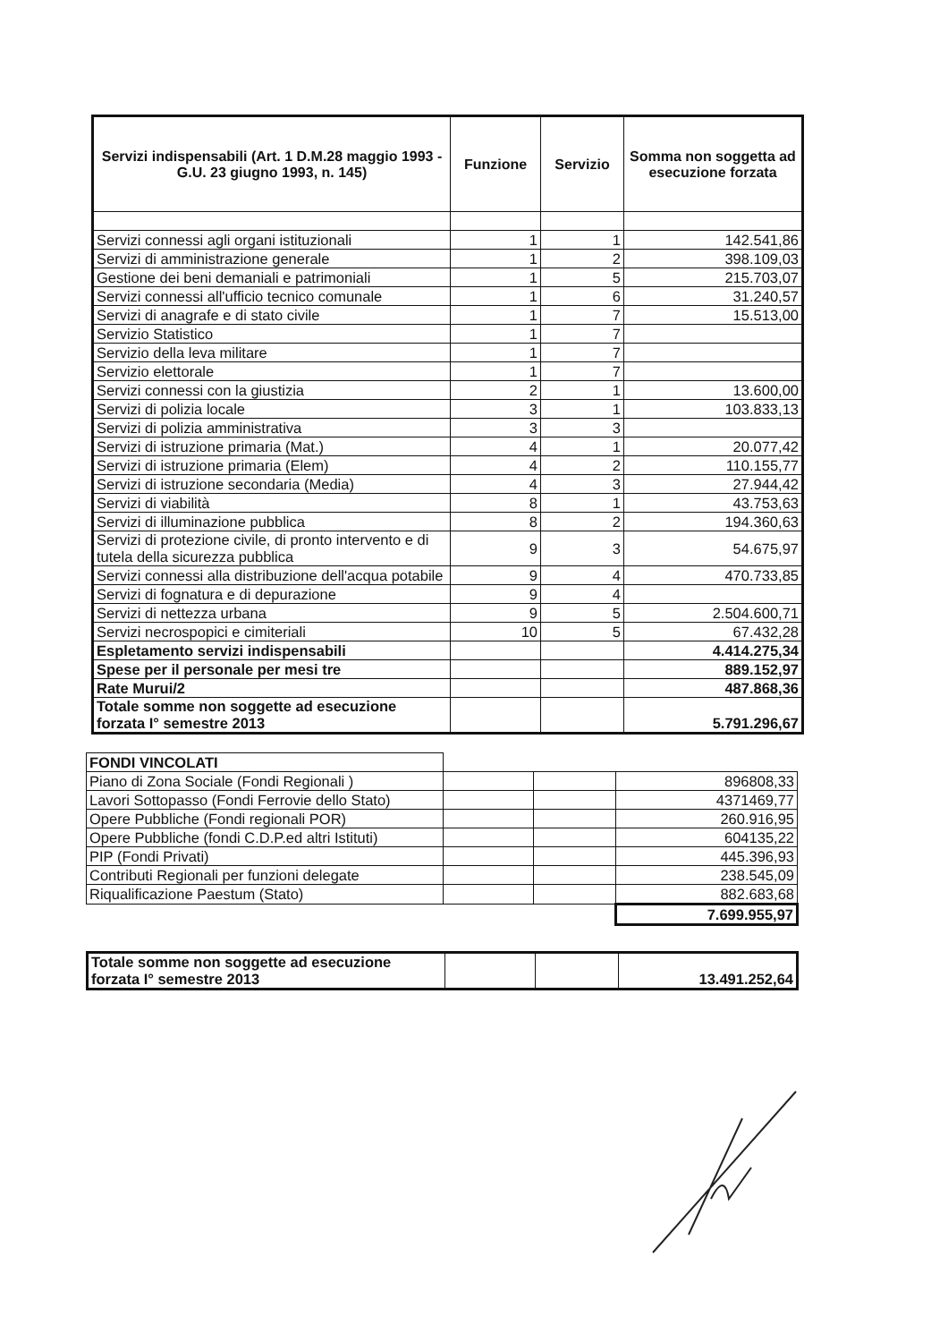| Servizi indispensabili (Art. 1 D.M.28 maggio 1993 - G.U. 23 giugno 1993, n. 145) | Funzione | Servizio | Somma non soggetta ad esecuzione forzata |
| --- | --- | --- | --- |
| Servizi connessi agli organi istituzionali | 1 | 1 | 142.541,86 |
| Servizi di amministrazione generale | 1 | 2 | 398.109,03 |
| Gestione dei beni demaniali e patrimoniali | 1 | 5 | 215.703,07 |
| Servizi connessi all'ufficio tecnico comunale | 1 | 6 | 31.240,57 |
| Servizi di anagrafe e di stato civile | 1 | 7 | 15.513,00 |
| Servizio Statistico | 1 | 7 | |
| Servizio della leva militare | 1 | 7 | |
| Servizio elettorale | 1 | 7 | |
| Servizi connessi con la giustizia | 2 | 1 | 13.600,00 |
| Servizi di polizia locale | 3 | 1 | 103.833,13 |
| Servizi di polizia amministrativa | 3 | 3 | |
| Servizi di istruzione primaria (Mat.) | 4 | 1 | 20.077,42 |
| Servizi di istruzione primaria (Elem) | 4 | 2 | 110.155,77 |
| Servizi di istruzione secondaria (Media) | 4 | 3 | 27.944,42 |
| Servizi di viabilità | 8 | 1 | 43.753,63 |
| Servizi di illuminazione pubblica | 8 | 2 | 194.360,63 |
| Servizi di protezione civile, di pronto intervento e di tutela della sicurezza pubblica | 9 | 3 | 54.675,97 |
| Servizi connessi alla distribuzione dell'acqua potabile | 9 | 4 | 470.733,85 |
| Servizi di fognatura e di depurazione | 9 | 4 | |
| Servizi di nettezza urbana | 9 | 5 | 2.504.600,71 |
| Servizi necrospopici e cimiteriali | 10 | 5 | 67.432,28 |
| Espletamento servizi indispensabili | | | 4.414.275,34 |
| Spese per il personale per mesi tre | | | 889.152,97 |
| Rate Murui/2 | | | 487.868,36 |
| Totale somme non soggette ad esecuzione forzata I° semestre 2013 | | | 5.791.296,67 |
| FONDI VINCOLATI | | | |
| Piano di Zona Sociale (Fondi Regionali ) | | | 896808,33 |
| Lavori Sottopasso (Fondi Ferrovie dello Stato) | | | 4371469,77 |
| Opere Pubbliche (Fondi regionali POR) | | | 260.916,95 |
| Opere Pubbliche (fondi C.D.P.ed altri Istituti) | | | 604135,22 |
| PIP (Fondi Privati) | | | 445.396,93 |
| Contributi Regionali per funzioni delegate | | | 238.545,09 |
| Riqualificazione Paestum (Stato) | | | 882.683,68 |
| | | | 7.699.955,97 |
| Totale somme non soggette ad esecuzione forzata I° semestre 2013 | | | 13.491.252,64 |